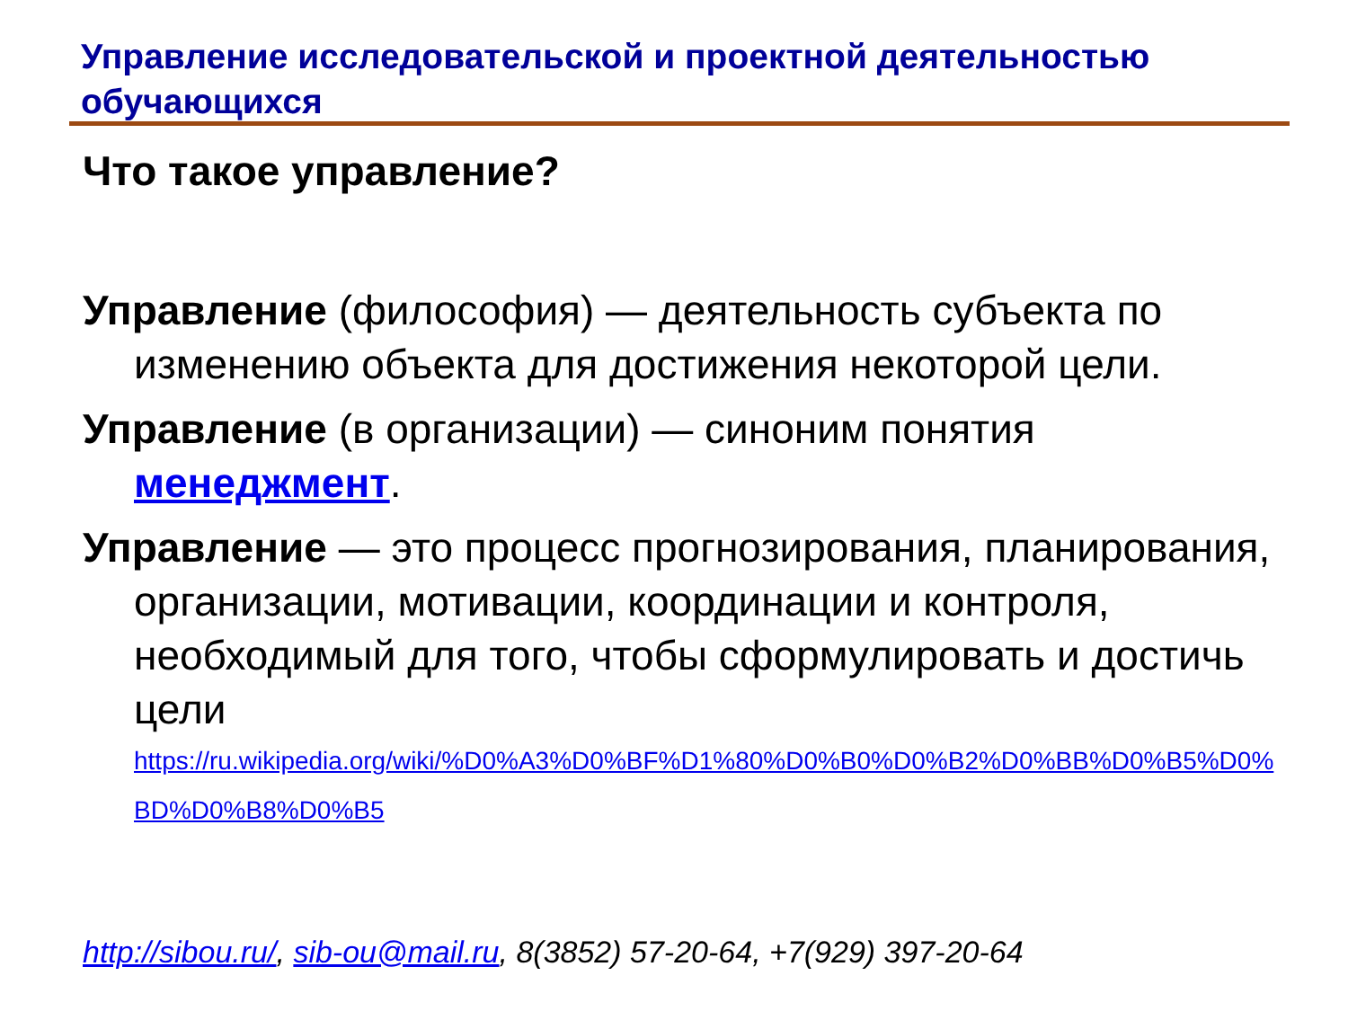Управление исследовательской и проектной деятельностью обучающихся
Что такое управление?
Управление (философия) — деятельность субъекта по изменению объекта для достижения некоторой цели.
Управление (в организации) — синоним понятия менеджмент.
Управление — это процесс прогнозирования, планирования, организации, мотивации, координации и контроля, необходимый для того, чтобы сформулировать и достичь цели
https://ru.wikipedia.org/wiki/%D0%A3%D0%BF%D1%80%D0%B0%D0%B2%D0%BB%D0%B5%D0%BD%D0%B8%D0%B5
http://sibou.ru/, sib-ou@mail.ru, 8(3852) 57-20-64, +7(929) 397-20-64